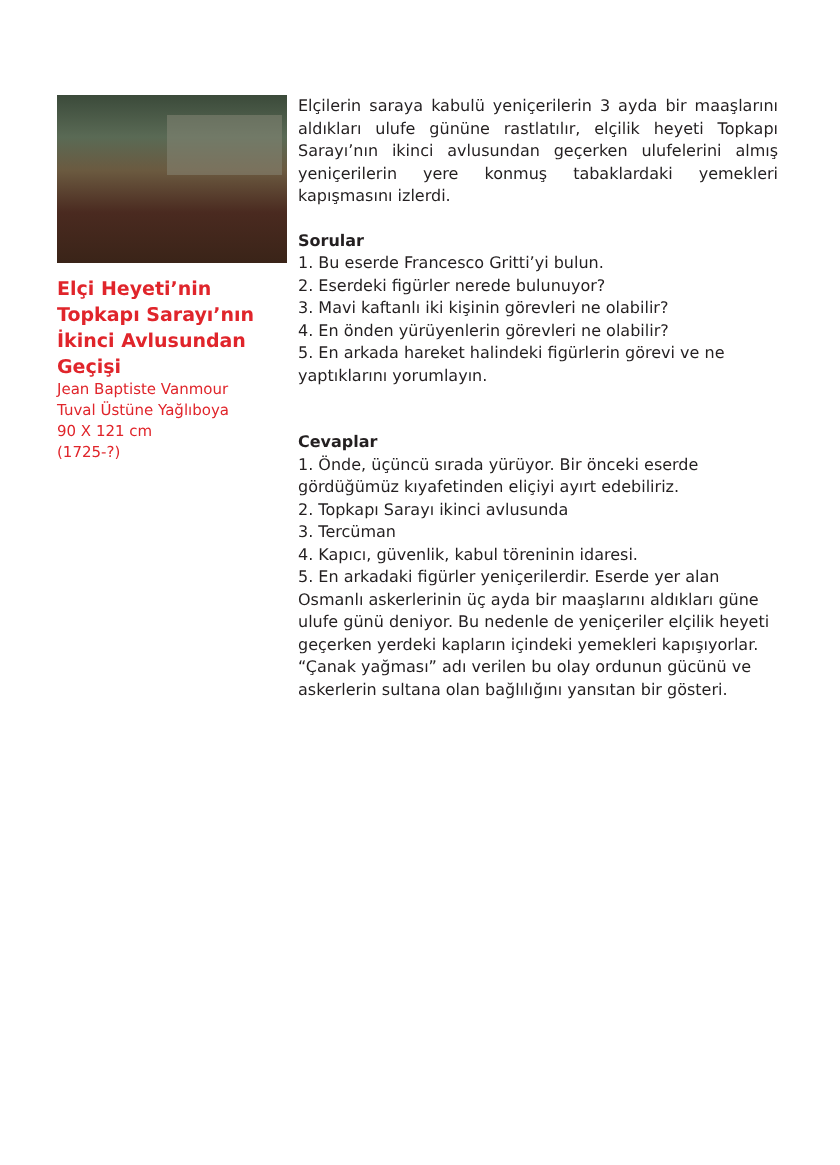Elçi Heyeti’nin Topkapı Sarayı’nın İkinci Avlusundan Geçişi
Jean Baptiste Vanmour
Tuval Üstüne Yağlıboya
90 X 121 cm
(1725-?)
Elçilerin saraya kabulü yeniçerilerin 3 ayda bir maaşlarını aldıkları ulufe gününe rastlatılır, elçilik heyeti Topkapı Sarayı’nın ikinci avlusundan geçerken ulufelerini almış yeniçerilerin yere konmuş tabaklardaki yemekleri kapışmasını izlerdi.
Sorular
1. Bu eserde Francesco Gritti’yi bulun.
2. Eserdeki figürler nerede bulunuyor?
3. Mavi kaftanlı iki kişinin görevleri ne olabilir?
4. En önden yürüyenlerin görevleri ne olabilir?
5. En arkada hareket halindeki figürlerin görevi ve ne yaptıklarını yorumlayın.
Cevaplar
1. Önde, üçüncü sırada yürüyor. Bir önceki eserde gördüğümüz kıyafetinden eliçiyi ayırt edebiliriz.
2. Topkapı Sarayı ikinci avlusunda
3. Tercüman
4. Kapıcı, güvenlik, kabul töreninin idaresi.
5. En arkadaki figürler yeniçerilerdir. Eserde yer alan Osmanlı askerlerinin üç ayda bir maaşlarını aldıkları güne ulufe günü deniyor. Bu nedenle de yeniçeriler elçilik heyeti geçerken yerdeki kapların içindeki yemekleri kapışıyorlar. “Çanak yağması” adı verilen bu olay ordunun gücünü ve askerlerin sultana olan bağlılığını yansıtan bir gösteri.